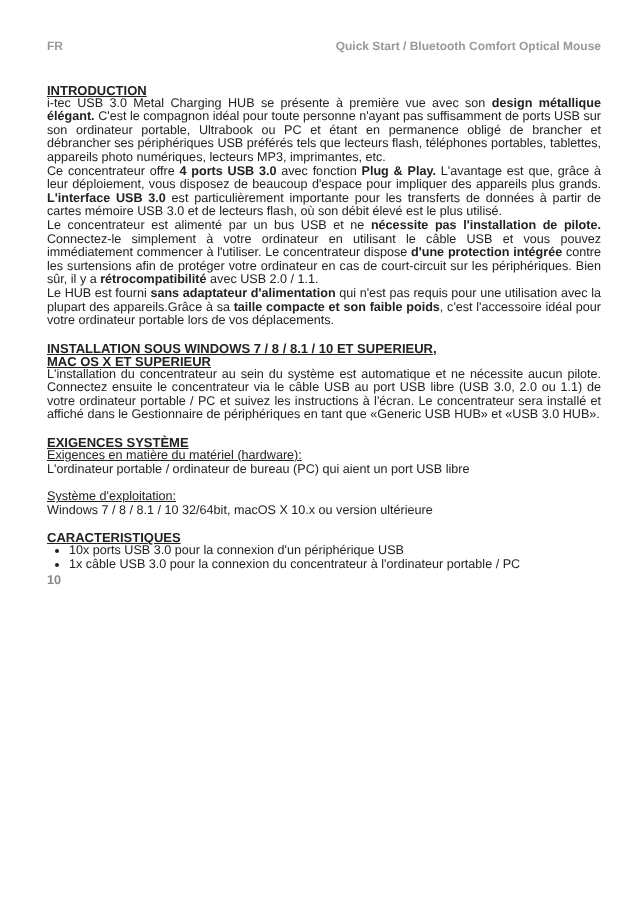FR Quick Start / Bluetooth Comfort Optical Mouse
INTRODUCTION
i-tec USB 3.0 Metal Charging HUB se présente à première vue avec son design métallique élégant. C'est le compagnon idéal pour toute personne n'ayant pas suffisamment de ports USB sur son ordinateur portable, Ultrabook ou PC et étant en permanence obligé de brancher et débrancher ses périphériques USB préférés tels que lecteurs flash, téléphones portables, tablettes, appareils photo numériques, lecteurs MP3, imprimantes, etc.
Ce concentrateur offre 4 ports USB 3.0 avec fonction Plug & Play. L'avantage est que, grâce à leur déploiement, vous disposez de beaucoup d'espace pour impliquer des appareils plus grands. L'interface USB 3.0 est particulièrement importante pour les transferts de données à partir de cartes mémoire USB 3.0 et de lecteurs flash, où son débit élevé est le plus utilisé.
Le concentrateur est alimenté par un bus USB et ne nécessite pas l'installation de pilote. Connectez-le simplement à votre ordinateur en utilisant le câble USB et vous pouvez immédiatement commencer à l'utiliser. Le concentrateur dispose d'une protection intégrée contre les surtensions afin de protéger votre ordinateur en cas de court-circuit sur les périphériques. Bien sûr, il y a rétrocompatibilité avec USB 2.0 / 1.1.
Le HUB est fourni sans adaptateur d'alimentation qui n'est pas requis pour une utilisation avec la plupart des appareils.Grâce à sa taille compacte et son faible poids, c'est l'accessoire idéal pour votre ordinateur portable lors de vos déplacements.
INSTALLATION SOUS WINDOWS 7 / 8 / 8.1 / 10 ET SUPERIEUR,
MAC OS X ET SUPERIEUR
L'installation du concentrateur au sein du système est automatique et ne nécessite aucun pilote. Connectez ensuite le concentrateur via le câble USB au port USB libre (USB 3.0, 2.0 ou 1.1) de votre ordinateur portable / PC et suivez les instructions à l'écran. Le concentrateur sera installé et affiché dans le Gestionnaire de périphériques en tant que «Generic USB HUB» et «USB 3.0 HUB».
EXIGENCES SYSTÈME
Exigences en matière du matériel (hardware):
L'ordinateur portable / ordinateur de bureau (PC) qui aient un port USB libre
Système d'exploitation:
Windows 7 / 8 / 8.1 / 10 32/64bit, macOS X 10.x ou version ultérieure
CARACTERISTIQUES
10x ports USB 3.0 pour la connexion d'un périphérique USB
1x câble USB 3.0 pour la connexion du concentrateur à l'ordinateur portable / PC
10